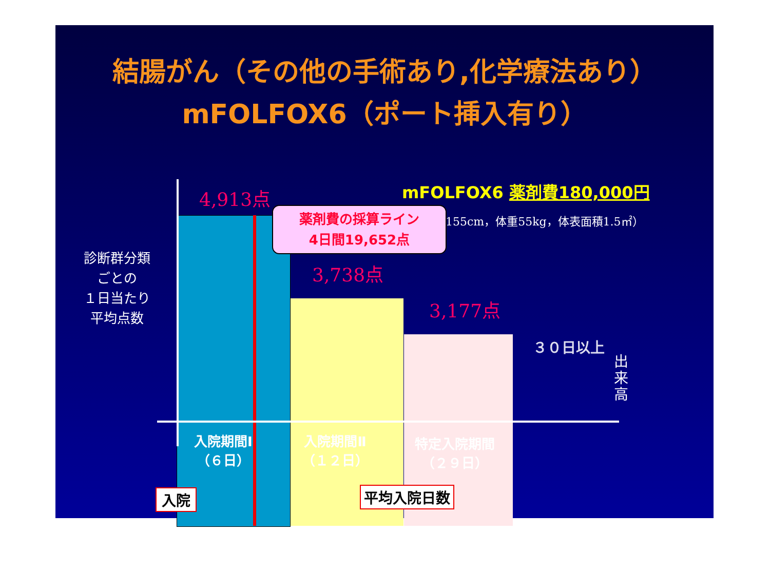結腸がん（その他の手術あり,化学療法あり）
mFOLFOX6（ポート挿入有り）
4,913点
3,738点
3,177点
mFOLFOX6 薬剤費180,000円
155cm，体重55kg，体表面積1.5㎡）
薬剤費の採算ライン
4日間19,652点
診断群分類
ごとの
１日当たり
平均点数
３０日以上
出来高
入院期間Ⅰ
（６日）
入院期間Ⅱ
（１２日）
特定入院期間
（２９日）
入院 平均入院日数